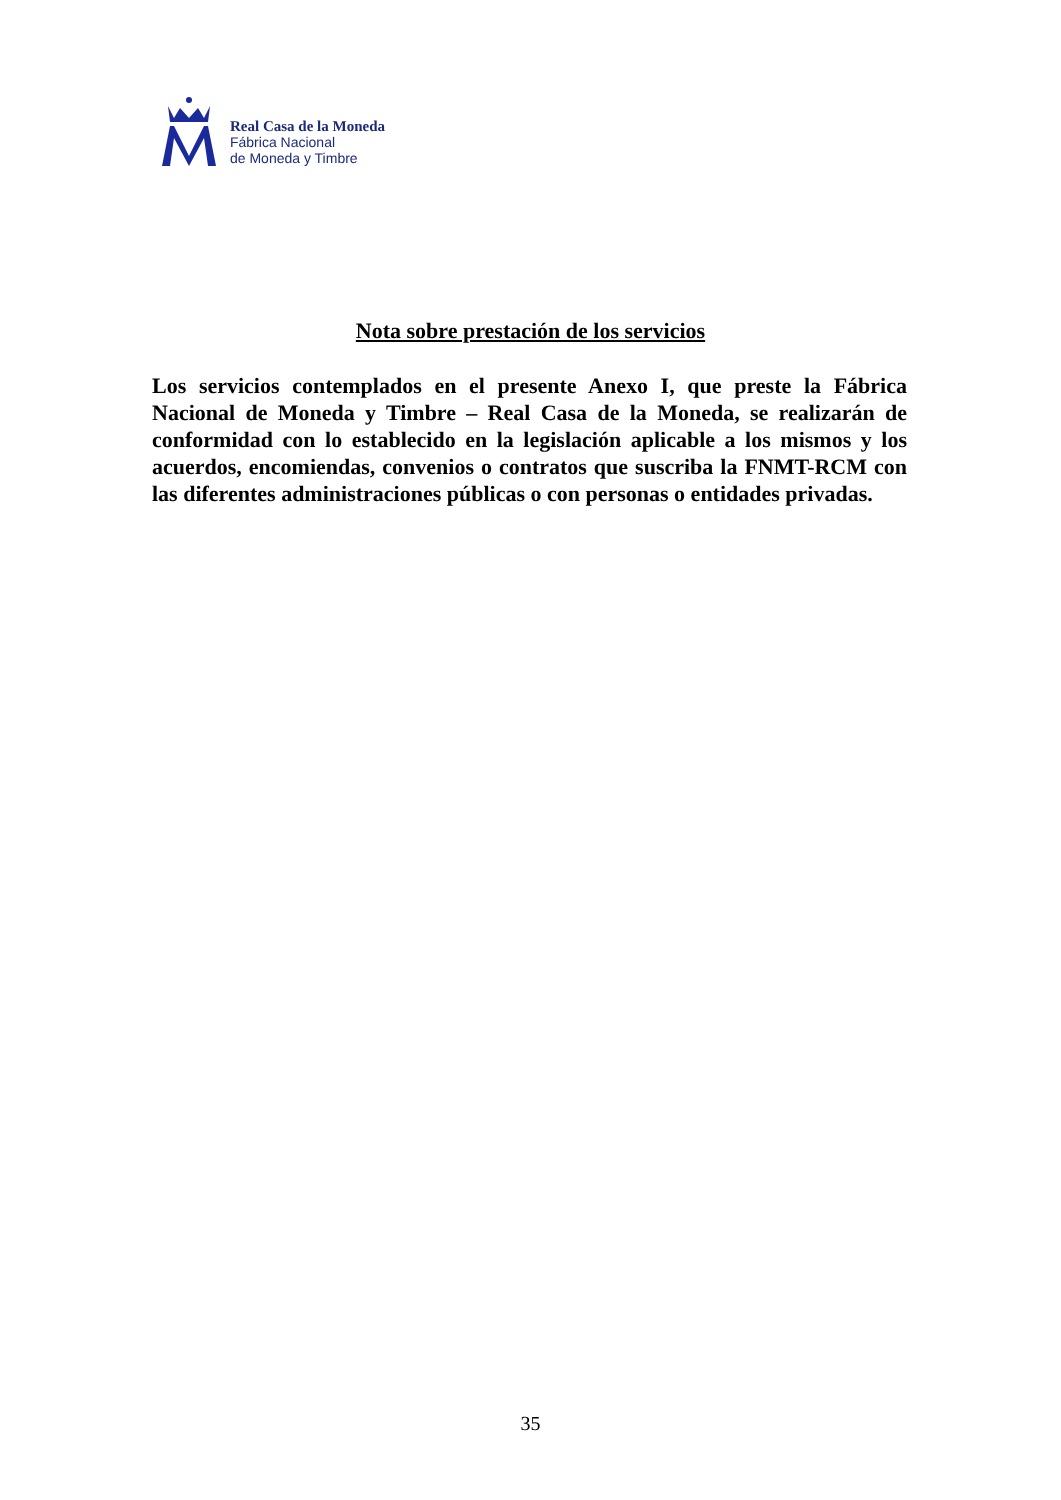Real Casa de la Moneda
Fábrica Nacional
de Moneda y Timbre
Nota sobre prestación de los servicios
Los servicios contemplados en el presente Anexo I, que preste la Fábrica Nacional de Moneda y Timbre – Real Casa de la Moneda, se realizarán de conformidad con lo establecido en la legislación aplicable a los mismos y los acuerdos, encomiendas, convenios o contratos que suscriba la FNMT-RCM con las diferentes administraciones públicas o con personas o entidades privadas.
35